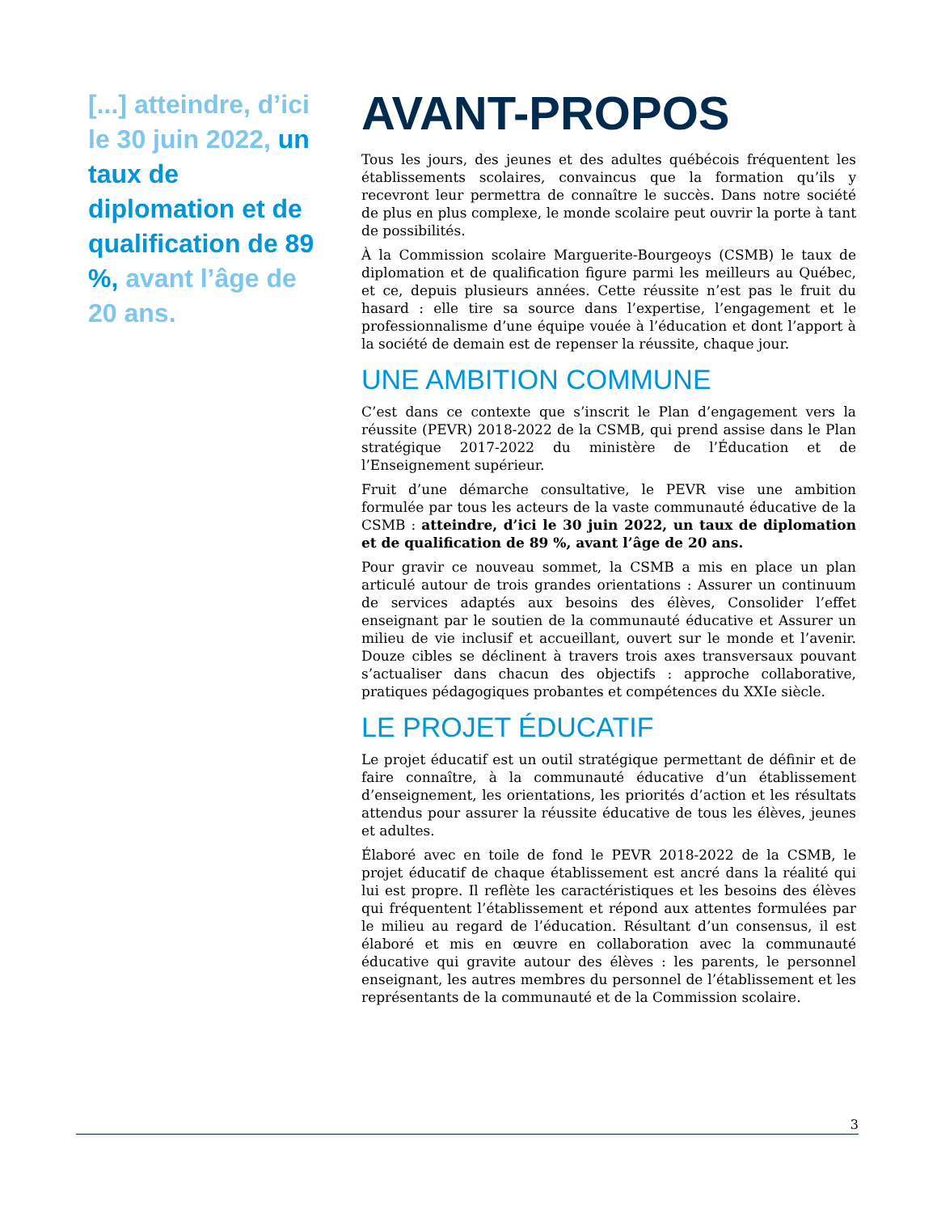[...] atteindre, d’ici le 30 juin 2022, un taux de diplomation et de qualification de 89 %, avant l’âge de 20 ans.
AVANT-PROPOS
Tous les jours, des jeunes et des adultes québécois fréquentent les établissements scolaires, convaincus que la formation qu’ils y recevront leur permettra de connaître le succès. Dans notre société de plus en plus complexe, le monde scolaire peut ouvrir la porte à tant de possibilités.
À la Commission scolaire Marguerite-Bourgeoys (CSMB) le taux de diplomation et de qualification figure parmi les meilleurs au Québec, et ce, depuis plusieurs années. Cette réussite n’est pas le fruit du hasard : elle tire sa source dans l’expertise, l’engagement et le professionnalisme d’une équipe vouée à l’éducation et dont l’apport à la société de demain est de repenser la réussite, chaque jour.
UNE AMBITION COMMUNE
C’est dans ce contexte que s’inscrit le Plan d’engagement vers la réussite (PEVR) 2018-2022 de la CSMB, qui prend assise dans le Plan stratégique 2017-2022 du ministère de l’Éducation et de l’Enseignement supérieur.
Fruit d’une démarche consultative, le PEVR vise une ambition formulée par tous les acteurs de la vaste communauté éducative de la CSMB : atteindre, d’ici le 30 juin 2022, un taux de diplomation et de qualification de 89 %, avant l’âge de 20 ans.
Pour gravir ce nouveau sommet, la CSMB a mis en place un plan articulé autour de trois grandes orientations : Assurer un continuum de services adaptés aux besoins des élèves, Consolider l’effet enseignant par le soutien de la communauté éducative et Assurer un milieu de vie inclusif et accueillant, ouvert sur le monde et l’avenir. Douze cibles se déclinent à travers trois axes transversaux pouvant s’actualiser dans chacun des objectifs : approche collaborative, pratiques pédagogiques probantes et compétences du XXIe siècle.
LE PROJET ÉDUCATIF
Le projet éducatif est un outil stratégique permettant de définir et de faire connaître, à la communauté éducative d’un établissement d’enseignement, les orientations, les priorités d’action et les résultats attendus pour assurer la réussite éducative de tous les élèves, jeunes et adultes.
Élaboré avec en toile de fond le PEVR 2018-2022 de la CSMB, le projet éducatif de chaque établissement est ancré dans la réalité qui lui est propre. Il reflète les caractéristiques et les besoins des élèves qui fréquentent l’établissement et répond aux attentes formulées par le milieu au regard de l’éducation. Résultant d’un consensus, il est élaboré et mis en œuvre en collaboration avec la communauté éducative qui gravite autour des élèves : les parents, le personnel enseignant, les autres membres du personnel de l’établissement et les représentants de la communauté et de la Commission scolaire.
3